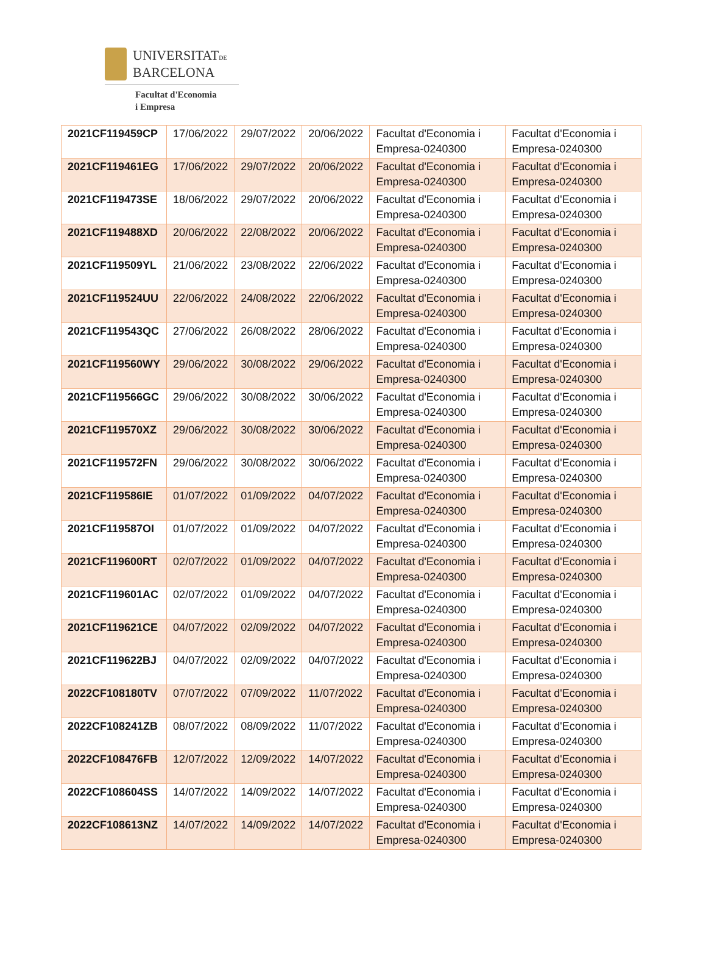UNIVERSITATDE
BARCELONA
Facultat d'Economia
i Empresa
| 2021CF119459CP | 17/06/2022 | 29/07/2022 | 20/06/2022 | Facultat d'Economia i Empresa-0240300 | Facultat d'Economia i Empresa-0240300 |
| 2021CF119461EG | 17/06/2022 | 29/07/2022 | 20/06/2022 | Facultat d'Economia i Empresa-0240300 | Facultat d'Economia i Empresa-0240300 |
| 2021CF119473SE | 18/06/2022 | 29/07/2022 | 20/06/2022 | Facultat d'Economia i Empresa-0240300 | Facultat d'Economia i Empresa-0240300 |
| 2021CF119488XD | 20/06/2022 | 22/08/2022 | 20/06/2022 | Facultat d'Economia i Empresa-0240300 | Facultat d'Economia i Empresa-0240300 |
| 2021CF119509YL | 21/06/2022 | 23/08/2022 | 22/06/2022 | Facultat d'Economia i Empresa-0240300 | Facultat d'Economia i Empresa-0240300 |
| 2021CF119524UU | 22/06/2022 | 24/08/2022 | 22/06/2022 | Facultat d'Economia i Empresa-0240300 | Facultat d'Economia i Empresa-0240300 |
| 2021CF119543QC | 27/06/2022 | 26/08/2022 | 28/06/2022 | Facultat d'Economia i Empresa-0240300 | Facultat d'Economia i Empresa-0240300 |
| 2021CF119560WY | 29/06/2022 | 30/08/2022 | 29/06/2022 | Facultat d'Economia i Empresa-0240300 | Facultat d'Economia i Empresa-0240300 |
| 2021CF119566GC | 29/06/2022 | 30/08/2022 | 30/06/2022 | Facultat d'Economia i Empresa-0240300 | Facultat d'Economia i Empresa-0240300 |
| 2021CF119570XZ | 29/06/2022 | 30/08/2022 | 30/06/2022 | Facultat d'Economia i Empresa-0240300 | Facultat d'Economia i Empresa-0240300 |
| 2021CF119572FN | 29/06/2022 | 30/08/2022 | 30/06/2022 | Facultat d'Economia i Empresa-0240300 | Facultat d'Economia i Empresa-0240300 |
| 2021CF119586IE | 01/07/2022 | 01/09/2022 | 04/07/2022 | Facultat d'Economia i Empresa-0240300 | Facultat d'Economia i Empresa-0240300 |
| 2021CF119587OI | 01/07/2022 | 01/09/2022 | 04/07/2022 | Facultat d'Economia i Empresa-0240300 | Facultat d'Economia i Empresa-0240300 |
| 2021CF119600RT | 02/07/2022 | 01/09/2022 | 04/07/2022 | Facultat d'Economia i Empresa-0240300 | Facultat d'Economia i Empresa-0240300 |
| 2021CF119601AC | 02/07/2022 | 01/09/2022 | 04/07/2022 | Facultat d'Economia i Empresa-0240300 | Facultat d'Economia i Empresa-0240300 |
| 2021CF119621CE | 04/07/2022 | 02/09/2022 | 04/07/2022 | Facultat d'Economia i Empresa-0240300 | Facultat d'Economia i Empresa-0240300 |
| 2021CF119622BJ | 04/07/2022 | 02/09/2022 | 04/07/2022 | Facultat d'Economia i Empresa-0240300 | Facultat d'Economia i Empresa-0240300 |
| 2022CF108180TV | 07/07/2022 | 07/09/2022 | 11/07/2022 | Facultat d'Economia i Empresa-0240300 | Facultat d'Economia i Empresa-0240300 |
| 2022CF108241ZB | 08/07/2022 | 08/09/2022 | 11/07/2022 | Facultat d'Economia i Empresa-0240300 | Facultat d'Economia i Empresa-0240300 |
| 2022CF108476FB | 12/07/2022 | 12/09/2022 | 14/07/2022 | Facultat d'Economia i Empresa-0240300 | Facultat d'Economia i Empresa-0240300 |
| 2022CF108604SS | 14/07/2022 | 14/09/2022 | 14/07/2022 | Facultat d'Economia i Empresa-0240300 | Facultat d'Economia i Empresa-0240300 |
| 2022CF108613NZ | 14/07/2022 | 14/09/2022 | 14/07/2022 | Facultat d'Economia i Empresa-0240300 | Facultat d'Economia i Empresa-0240300 |